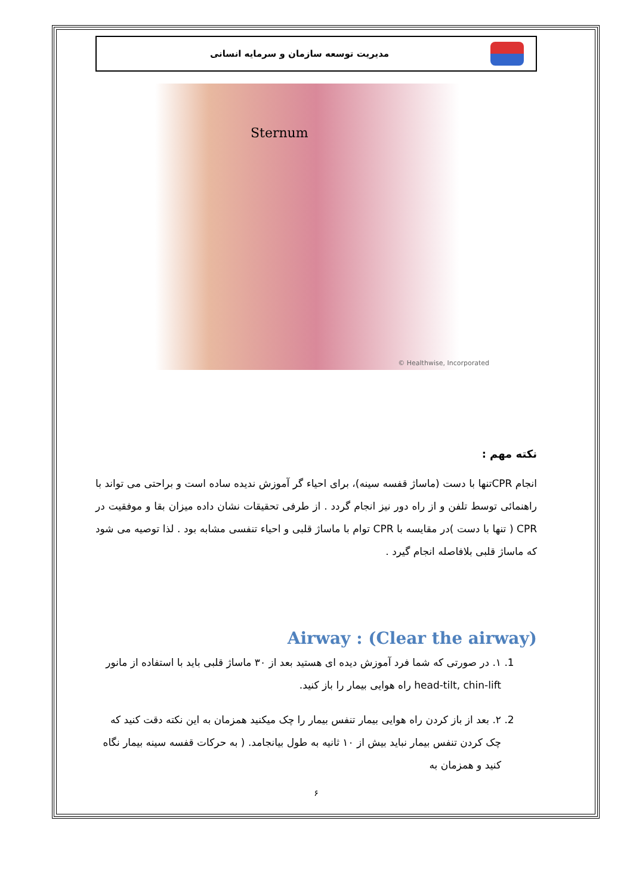مدیریت توسعه سازمان و سرمایه انسانی
Sternum
© Healthwise, Incorporated
نکته مهم :
انجام CPRتنها با دست (ماساژ قفسه سینه)، برای احیاء گر آموزش ندیده ساده است و براحتی می تواند با راهنمائی توسط تلفن و از راه دور نیز انجام گردد . از طرفی تحقیقات نشان داده میزان بقا و موفقیت در CPR ( تنها با دست )در مقایسه با CPR توام با ماساژ قلبی و احیاء تنفسی مشابه بود . لذا توصیه می شود که ماساژ قلبی بلافاصله انجام گیرد .
Airway : (Clear the airway)
1. ۱. در صورتی که شما فرد آموزش دیده ای هستید بعد از ۳۰ ماساژ قلبی باید با استفاده از مانور head-tilt, chin-lift راه هوایی بیمار را باز کنید.
2. ۲. بعد از باز کردن راه هوایی بیمار تنفس بیمار را چک میکنید همزمان به این نکته دقت کنید که چک کردن تنفس بیمار نباید بیش از ۱۰ ثانیه به طول بیانجامد. ( به حرکات قفسه سینه بیمار نگاه کنید و همزمان به
۶